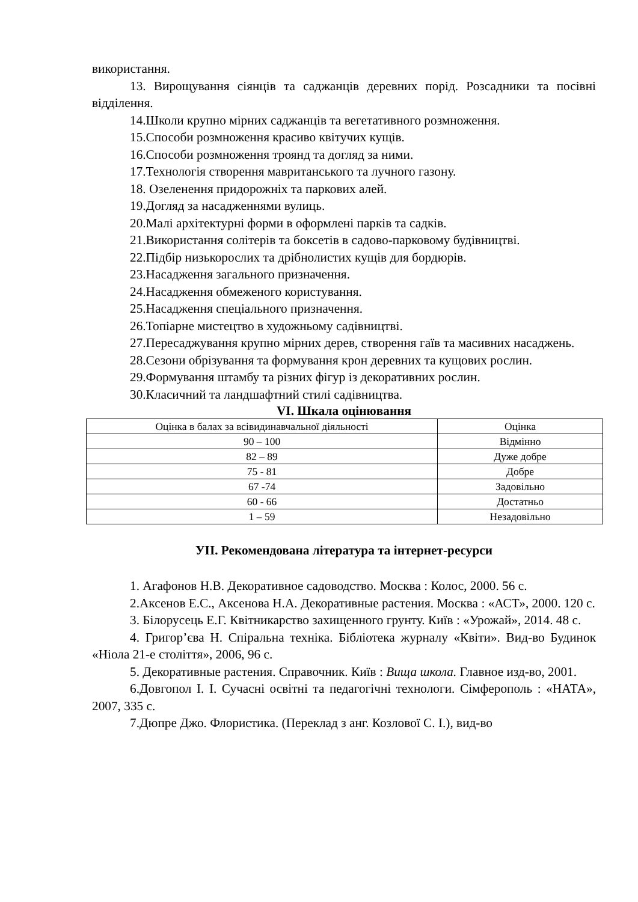використання.
13. Вирощування сіянців та саджанців деревних порід. Розсадники та посівні відділення.
14.Школи крупно мірних саджанців та вегетативного розмноження.
15.Способи розмноження красиво квітучих кущів.
16.Способи розмноження троянд та догляд за ними.
17.Технологія створення мавританського та лучного газону.
18. Озеленення придорожніх та паркових алей.
19.Догляд за насадженнями вулиць.
20.Малі архітектурні форми в оформлені парків та садків.
21.Використання солітерів та боксетів в садово-парковому будівництві.
22.Підбір низькорослих та дрібнолистих кущів для бордюрів.
23.Насадження загального призначення.
24.Насадження обмеженого користування.
25.Насадження спеціального призначення.
26.Топіарне мистецтво в художньому садівництві.
27.Пересаджування крупно мірних дерев, створення гаїв та масивних насаджень.
28.Сезони обрізування та формування крон деревних та кущових рослин.
29.Формування штамбу та різних фігур із декоративних рослин.
30.Класичний та ландшафтний стилі садівництва.
VI. Шкала оцінювання
| Оцінка в балах за всівидинавчальної діяльності | Оцінка |
| 90 – 100 | Відмінно |
| 82 – 89 | Дуже добре |
| 75 - 81 | Добре |
| 67 -74 | Задовільно |
| 60 - 66 | Достатньо |
| 1 – 59 | Незадовільно |
УІІ. Рекомендована література та інтернет-ресурси
1. Агафонов Н.В. Декоративное садоводство. Москва : Колос, 2000. 56 с.
2.Аксенов Е.С., Аксенова Н.А. Декоративные растения. Москва : «АСТ», 2000. 120 с.
3. Білорусець Е.Г. Квітникарство захищенного грунту. Київ : «Урожай», 2014. 48 с.
4. Григор’єва Н. Спіральна техніка. Бібліотека журналу «Квіти». Вид-во Будинок «Ніола 21-е століття», 2006, 96 с.
5. Декоративные растения. Справочник. Київ : Вища школа. Главное изд-во, 2001.
6.Довгопол І. І. Сучасні освітні та педагогічні технологи. Сімферополь : «НАТА», 2007, 335 с.
7.Дюпре Джо. Флористика. (Переклад з анг. Козлової С. І.), вид-во